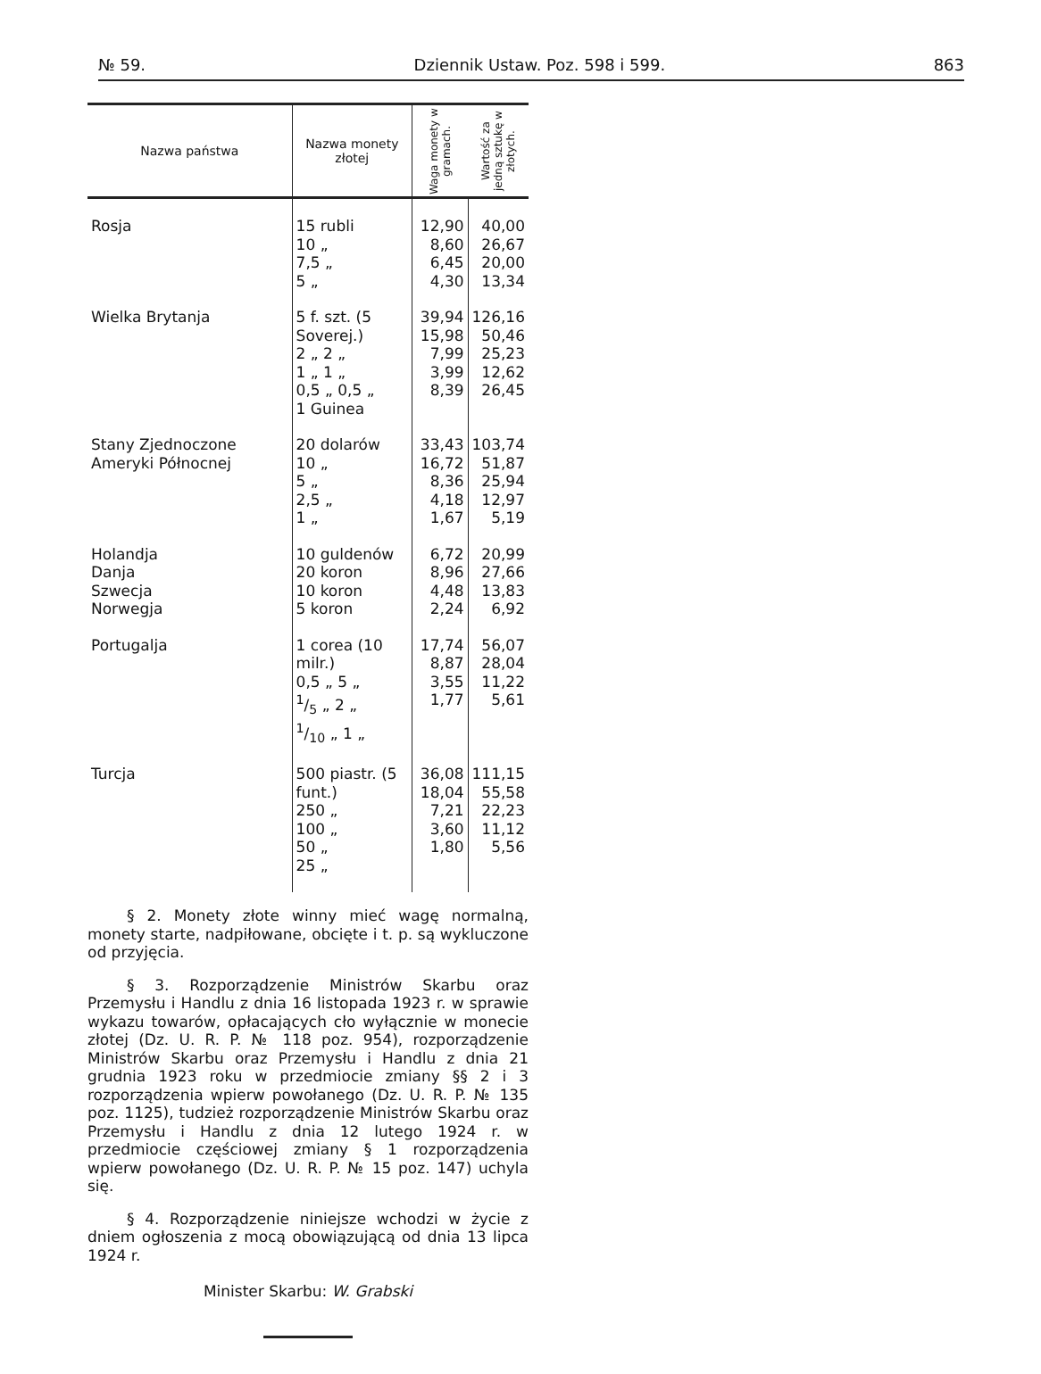№ 59. Dziennik Ustaw. Poz. 598 i 599. 863
| Nazwa państwa | Nazwa monety złotej | Waga monety w gramach. | Wartość za jedną sztukę w złotych. |
| --- | --- | --- | --- |
| Rosja | 15 rubli 10 „ 7,5 „ 5 „ | 12,90 8,60 6,45 4,30 | 40,00 26,67 20,00 13,34 |
| Wielka Brytanja | 5 f. szt. (5 Soverej.) 2 „ 2 „ 1 „ 1 „ 0,5 „ 0,5 „ 1 Guinea | 39,94 15,98 7,99 3,99 8,39 | 126,16 50,46 25,23 12,62 26,45 |
| Stany Zjednoczone Ameryki Północnej | 20 dolarów 10 „ 5 „ 2,5 „ 1 „ | 33,43 16,72 8,36 4,18 1,67 | 103,74 51,87 25,94 12,97 5,19 |
| Holandja Danja Szwecja Norwegja | 10 guldenów 20 koron 10 koron 5 koron | 6,72 8,96 4,48 2,24 | 20,99 27,66 13,83 6,92 |
| Portugalja | 1 corea (10 milr.) 0,5 „ 5 „ 1/5 „ 2 „ 1/10 „ 1 „ | 17,74 8,87 3,55 1,77 | 56,07 28,04 11,22 5,61 |
| Turcja | 500 piastr. (5 funt.) 250 „ 100 „ 50 „ 25 „ | 36,08 18,04 7,21 3,60 1,80 | 111,15 55,58 22,23 11,12 5,56 |
§ 2. Monety złote winny mieć wagę normalną, monety starte, nadpiłowane, obcięte i t. p. są wykluczone od przyjęcia.
§ 3. Rozporządzenie Ministrów Skarbu oraz Przemysłu i Handlu z dnia 16 listopada 1923 r. w sprawie wykazu towarów, opłacających cło wyłącznie w monecie złotej (Dz. U. R. P. № 118 poz. 954), rozporządzenie Ministrów Skarbu oraz Przemysłu i Handlu z dnia 21 grudnia 1923 roku w przedmiocie zmiany §§ 2 i 3 rozporządzenia wpierw powołanego (Dz. U. R. P. № 135 poz. 1125), tudzież rozporządzenie Ministrów Skarbu oraz Przemysłu i Handlu z dnia 12 lutego 1924 r. w przedmiocie częściowej zmiany § 1 rozporządzenia wpierw powołanego (Dz. U. R. P. № 15 poz. 147) uchyla się.
§ 4. Rozporządzenie niniejsze wchodzi w życie z dniem ogłoszenia z mocą obowiązującą od dnia 13 lipca 1924 r.
Minister Skarbu: W. Grabski